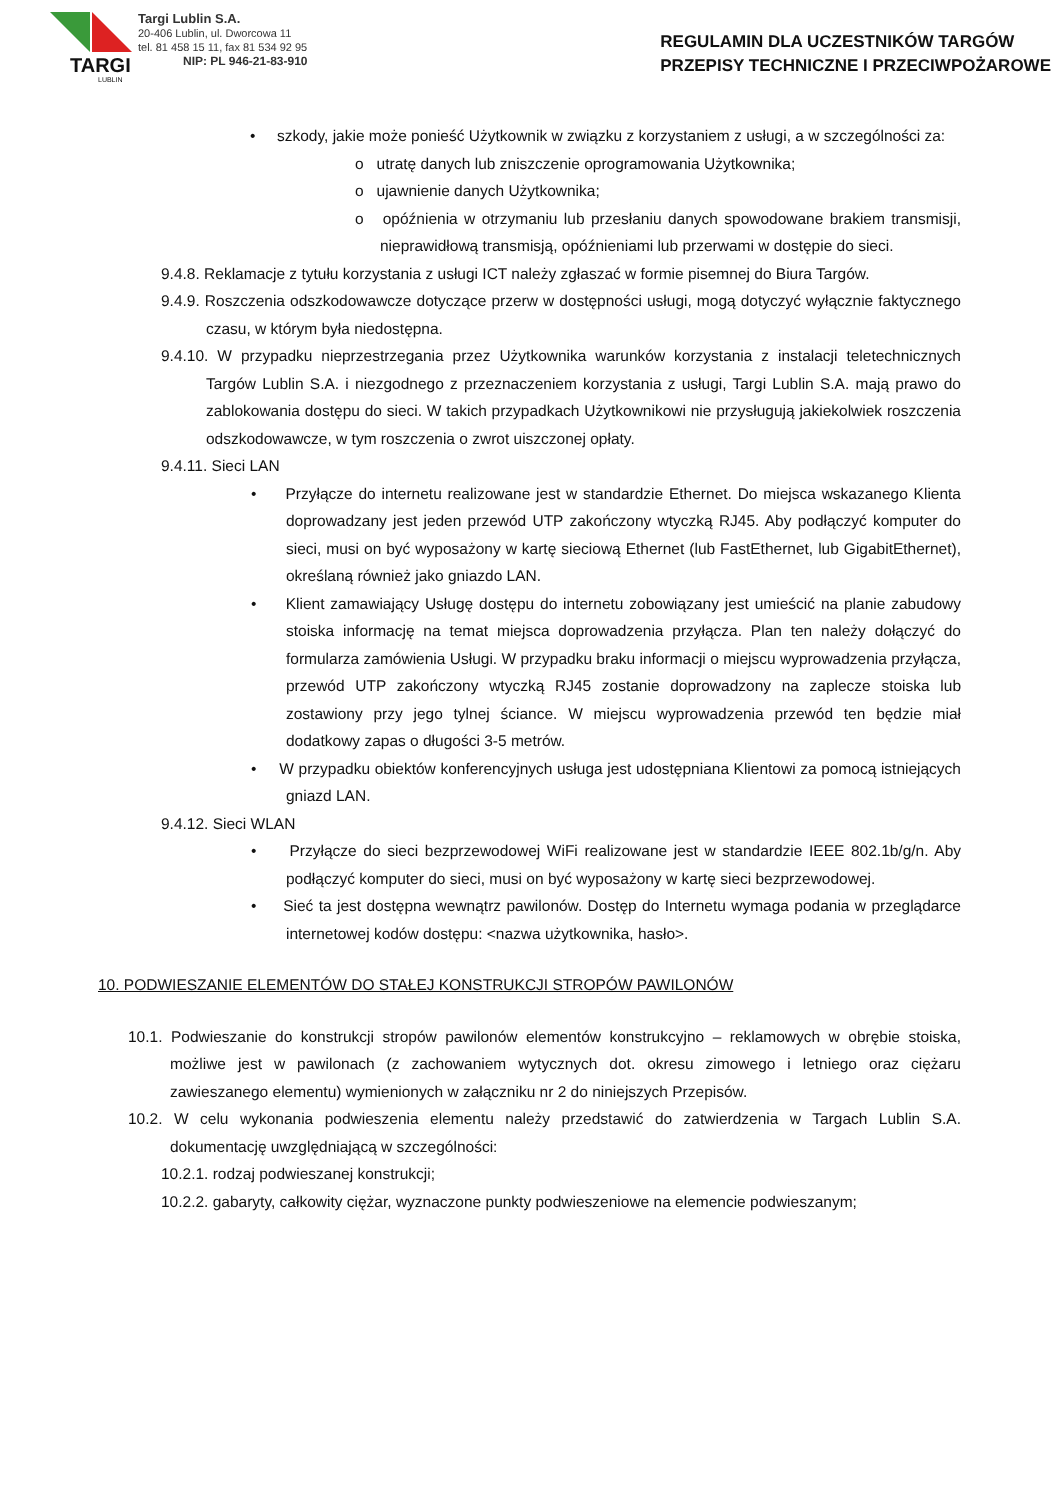TARGI
LUBLIN
Targi Lublin S.A.
20-406 Lublin, ul. Dworcowa 11
tel. 81 458 15 11, fax 81 534 92 95
NIP: PL 946-21-83-910
REGULAMIN DLA UCZESTNIKÓW TARGÓW
PRZEPISY TECHNICZNE I PRZECIWPOŻAROWE
• szkody, jakie może ponieść Użytkownik w związku z korzystaniem z usługi, a w szczególności za:
o utratę danych lub zniszczenie oprogramowania Użytkownika;
o ujawnienie danych Użytkownika;
o opóźnienia w otrzymaniu lub przesłaniu danych spowodowane brakiem transmisji, nieprawidłową transmisją, opóźnieniami lub przerwami w dostępie do sieci.
9.4.8. Reklamacje z tytułu korzystania z usługi ICT należy zgłaszać w formie pisemnej do Biura Targów.
9.4.9. Roszczenia odszkodowawcze dotyczące przerw w dostępności usługi, mogą dotyczyć wyłącznie faktycznego czasu, w którym była niedostępna.
9.4.10. W przypadku nieprzestrzegania przez Użytkownika warunków korzystania z instalacji teletechnicznych Targów Lublin S.A. i niezgodnego z przeznaczeniem korzystania z usługi, Targi Lublin S.A. mają prawo do zablokowania dostępu do sieci. W takich przypadkach Użytkownikowi nie przysługują jakiekolwiek roszczenia odszkodowawcze, w tym roszczenia o zwrot uiszczonej opłaty.
9.4.11. Sieci LAN
• Przyłącze do internetu realizowane jest w standardzie Ethernet. Do miejsca wskazanego Klienta doprowadzany jest jeden przewód UTP zakończony wtyczką RJ45. Aby podłączyć komputer do sieci, musi on być wyposażony w kartę sieciową Ethernet (lub FastEthernet, lub GigabitEthernet), określaną również jako gniazdo LAN.
• Klient zamawiający Usługę dostępu do internetu zobowiązany jest umieścić na planie zabudowy stoiska informację na temat miejsca doprowadzenia przyłącza. Plan ten należy dołączyć do formularza zamówienia Usługi. W przypadku braku informacji o miejscu wyprowadzenia przyłącza, przewód UTP zakończony wtyczką RJ45 zostanie doprowadzony na zaplecze stoiska lub zostawiony przy jego tylnej ściance. W miejscu wyprowadzenia przewód ten będzie miał dodatkowy zapas o długości 3-5 metrów.
• W przypadku obiektów konferencyjnych usługa jest udostępniana Klientowi za pomocą istniejących gniazd LAN.
9.4.12. Sieci WLAN
• Przyłącze do sieci bezprzewodowej WiFi realizowane jest w standardzie IEEE 802.1b/g/n. Aby podłączyć komputer do sieci, musi on być wyposażony w kartę sieci bezprzewodowej.
• Sieć ta jest dostępna wewnątrz pawilonów. Dostęp do Internetu wymaga podania w przeglądarce internetowej kodów dostępu: <nazwa użytkownika, hasło>.
10. PODWIESZANIE ELEMENTÓW DO STAŁEJ KONSTRUKCJI STROPÓW PAWILONÓW
10.1. Podwieszanie do konstrukcji stropów pawilonów elementów konstrukcyjno – reklamowych w obrębie stoiska, możliwe jest w pawilonach (z zachowaniem wytycznych dot. okresu zimowego i letniego oraz ciężaru zawieszanego elementu) wymienionych w załączniku nr 2 do niniejszych Przepisów.
10.2. W celu wykonania podwieszenia elementu należy przedstawić do zatwierdzenia w Targach Lublin S.A. dokumentację uwzględniającą w szczególności:
10.2.1. rodzaj podwieszanej konstrukcji;
10.2.2. gabaryty, całkowity ciężar, wyznaczone punkty podwieszeniowe na elemencie podwieszanym;